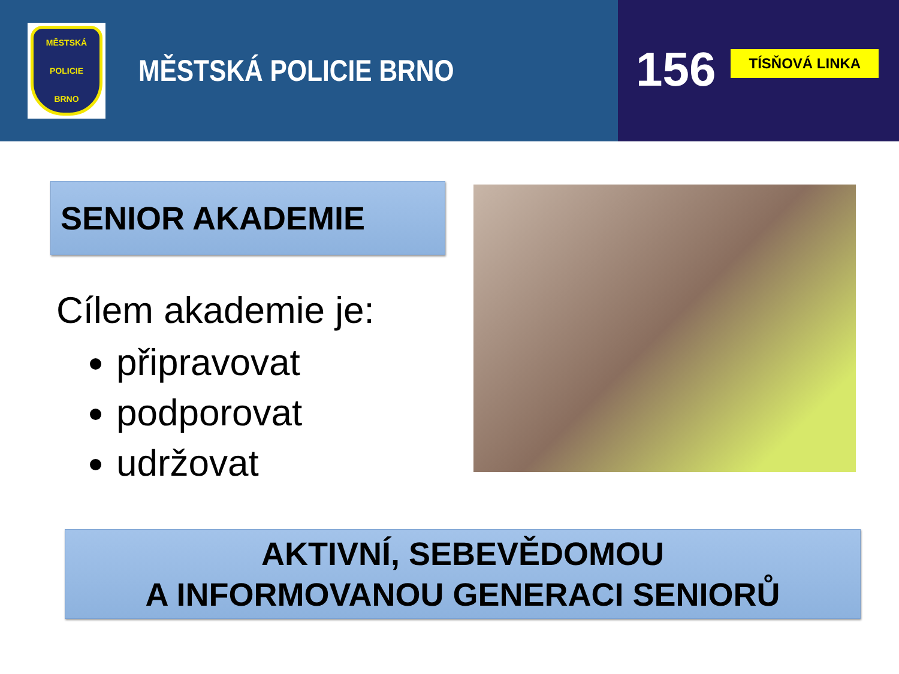MĚSTSKÁ
POLICIE
BRNO
MĚSTSKÁ POLICIE BRNO
156
TÍSŇOVÁ LINKA
SENIOR AKADEMIE
Cílem akademie je:
připravovat
podporovat
udržovat
AKTIVNÍ, SEBEVĚDOMOU
A INFORMOVANOU GENERACI SENIORŮ